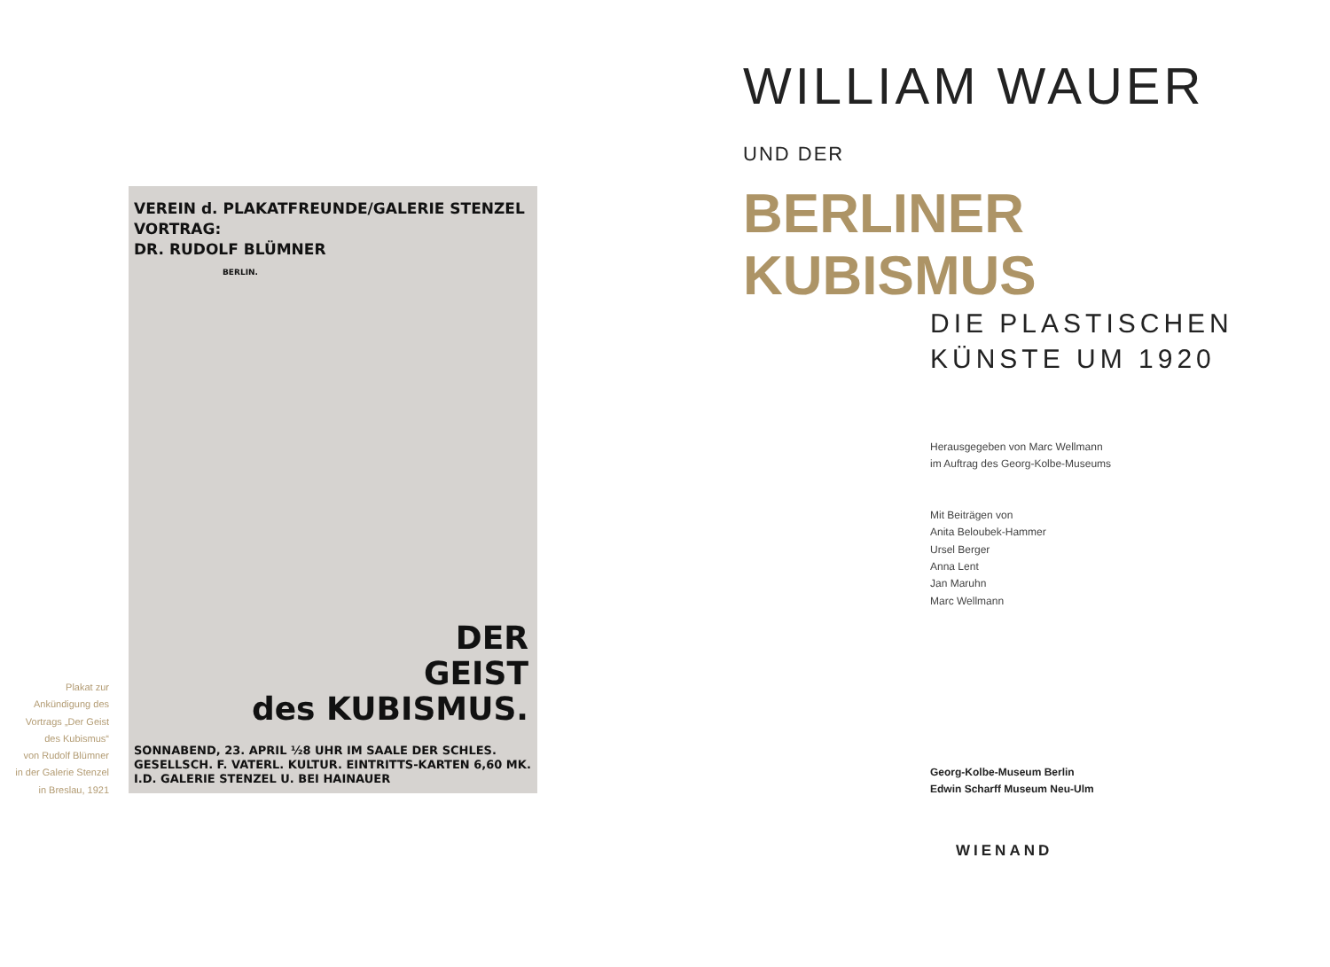VEREIN d. PLAKATFREUNDE/GALERIE STENZEL
VORTRAG:
DR. RUDOLF BLÜMNER
BERLIN.
DER
GEIST
des KUBISMUS.
SONNABEND, 23. APRIL ½8 UHR IM SAALE DER SCHLES. GESELLSCH. F. VATERL. KULTUR. EINTRITTS-KARTEN 6,60 MK. I.D. GALERIE STENZEL U. BEI HAINAUER
Plakat zur
Ankündigung des
Vortrags „Der Geist
des Kubismus“
von Rudolf Blümner
in der Galerie Stenzel
in Breslau, 1921
WILLIAM WAUER UND DER
BERLINER KUBISMUS
DIE PLASTISCHEN
KÜNSTE UM 1920
Herausgegeben von Marc Wellmann
im Auftrag des Georg-Kolbe-Museums
Mit Beiträgen von
Anita Beloubek-Hammer
Ursel Berger
Anna Lent
Jan Maruhn
Marc Wellmann
Georg-Kolbe-Museum Berlin
Edwin Scharff Museum Neu-Ulm
WIENAND